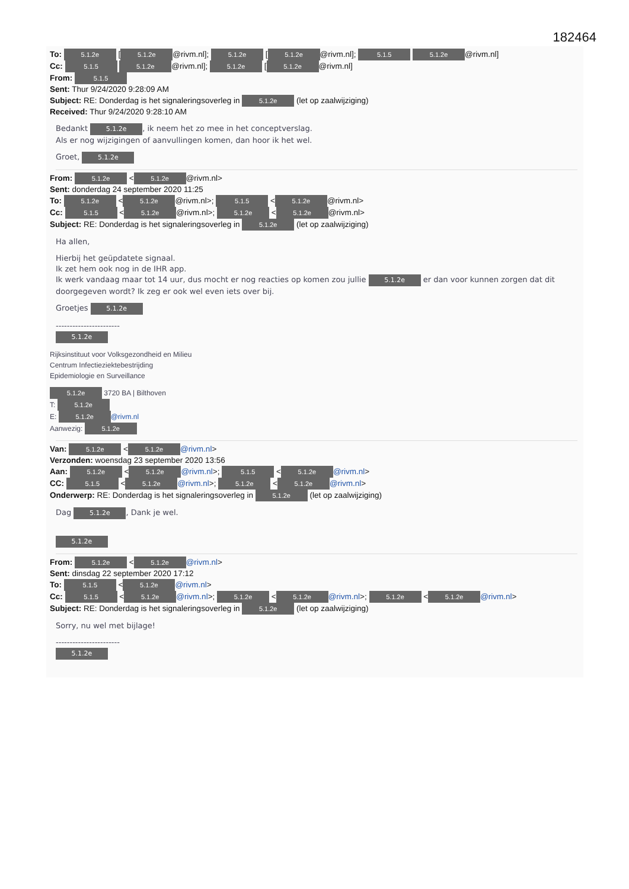182464
To: 5.1.2e [5.1.2e @rivm.nl]; 5.1.2e [5.1.2e @rivm.nl]; 5.1.5 5.1.2e @rivm.nl]
Cc: 5.1.5 5.1.2e @rivm.nl]; 5.1.2e [5.1.2e @rivm.nl]
From: 5.1.5
Sent: Thur 9/24/2020 9:28:09 AM
Subject: RE: Donderdag is het signaleringsoverleg in 5.1.2e (let op zaalwijziging)
Received: Thur 9/24/2020 9:28:10 AM
Bedankt 5.1.2e, ik neem het zo mee in het conceptverslag.
Als er nog wijzigingen of aanvullingen komen, dan hoor ik het wel.
Groet, 5.1.2e
From: 5.1.2e < 5.1.2e @rivm.nl>
Sent: donderdag 24 september 2020 11:25
To: 5.1.2e < 5.1.2e @rivm.nl>; 5.1.5 < 5.1.2e @rivm.nl>
Cc: 5.1.5 < 5.1.2e @rivm.nl>; 5.1.2e < 5.1.2e @rivm.nl>
Subject: RE: Donderdag is het signaleringsoverleg in 5.1.2e (let op zaalwijziging)
Ha allen,
Hierbij het geüpdatete signaal.
Ik zet hem ook nog in de IHR app.
Ik werk vandaag maar tot 14 uur, dus mocht er nog reacties op komen zou jullie 5.1.2e er dan voor kunnen zorgen dat dit doorgegeven wordt? Ik zeg er ook wel even iets over bij.
Groetjes 5.1.2e
-----------------------
5.1.2e
Rijksinstituut voor Volksgezondheid en Milieu
Centrum Infectieziektebestrijding
Epidemiologie en Surveillance
5.1.2e 3720 BA | Bilthoven
T: 5.1.2e
E: 5.1.2e @rivm.nl
Aanwezig: 5.1.2e
Van: 5.1.2e < 5.1.2e @rivm.nl>
Verzonden: woensdag 23 september 2020 13:56
Aan: 5.1.2e < 5.1.2e @rivm.nl>; 5.1.5 < 5.1.2e @rivm.nl>
CC: 5.1.5 < 5.1.2e @rivm.nl>; 5.1.2e < 5.1.2e @rivm.nl>
Onderwerp: RE: Donderdag is het signaleringsoverleg in 5.1.2e (let op zaalwijziging)
Dag 5.1.2e, Dank je wel.
5.1.2e
From: 5.1.2e < 5.1.2e @rivm.nl>
Sent: dinsdag 22 september 2020 17:12
To: 5.1.5 < 5.1.2e @rivm.nl>
Cc: 5.1.5 < 5.1.2e @rivm.nl>; 5.1.2e < 5.1.2e @rivm.nl>; 5.1.2e < 5.1.2e @rivm.nl>
Subject: RE: Donderdag is het signaleringsoverleg in 5.1.2e (let op zaalwijziging)
Sorry, nu wel met bijlage!
-----------------------
5.1.2e